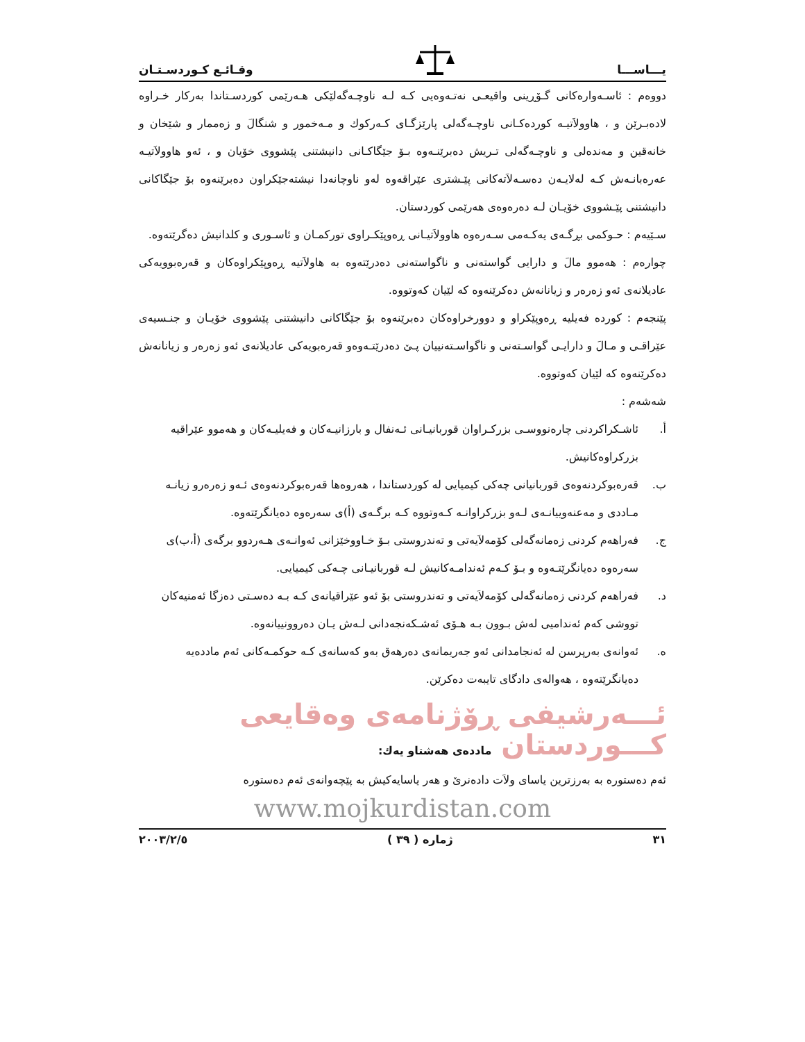یـــاســـا وقـائـع كـوردسـتـان
دووەم : ئاسـەوارەكانی گـۆڕینی واقیعـی نەتـەوەیی كـە لـە ناوچـەگەلێكی هـەرێمی كوردسـتاندا بەركار خـراوە لادەبـرێن و ، هاوولاَتیـە كوردەكـانی ناوچـەگەلی پارێزگـای كـەركوك و مـەخمور و شنگالَ و زەممار و شێخان و خانەقین و مەندەلی و ناوچـەگەلی تـریش دەبرێنـەوە بـۆ جێگاكـانی دانیشتنی پێشووی خۆیان و ، ئەو هاوولاَتیـە عەرەبانـەش كـە لەلایـەن دەسـەلاَتەكانی پێـشتری عێراقەوە لەو ناوچانەدا نیشتەجێكراون دەبرێنەوە بۆ جێگاكانی دانیشتنی پێـشووی خۆیـان لـە دەرەوەی هەرێمی كوردستان.
سـێیەم : حـوكمی بڕگـەی یەكـەمی سـەرەوە هاوولاَتیـانی ڕەوپێكـراوی توركمـان و ئاسـوری و كلدانیش دەگرێتەوە.
چوارەم : هەموو مالَ و دارایی گواستەنی و ناگواستەنی دەدرێتەوە بە هاولاَتیە ڕەوپێكراوەكان و قەرەبوویەكی عادیلانەی ئەو زەرەر و زیانانەش دەكرێنەوە كە لێیان كەوتووە.
پێنجەم : كوردە فەیلیە ڕەوپێكراو و دوورخراوەكان دەبرێنەوە بۆ جێگاكانی دانیشتنی پێشووی خۆیـان و جنـسیەی عێراقـی و مـالَ و دارایـی گواسـتەنی و ناگواسـتەنییان پـێ دەدرێتـەوەو قەرەبویەكی عادیلانەی ئەو زەرەر و زیانانەش دەكرێنەوە كە لێیان كەوتووە.
شەشەم :
أ. ئاشـكراكردنی چارەنووسـی بزركـراوان قوربانیـانی ئـەنفال و بارزانیـەكان و فەیلیـەكان و هەموو عێراقیە بزركراوەكانیش.
ب. قەرەبوكردنەوەی قوربانیانی چەكی كیمیایی لە كوردستاندا ، هەروەها قەرەبوكردنەوەی ئـەو زەرەرو زیانـە مـاددی و مەعنەوییانـەی لـەو بزركراوانـە كـەوتووە كـە برگـەی (أ)ی سەرەوە دەیانگرێتەوە.
ج. فەراهەم كردنی زەمانەگەلی كۆمەلاَیەتی و تەندروستی بـۆ خـاووخێزانی ئەوانـەی هـەردوو برگەی (أ،ب)ی سەرەوە دەیانگرێتـەوە و بـۆ كـەم ئەندامـەكانیش لـە قوربانیـانی چـەكی كیمیایی.
د. فەراهەم كردنی زەمانەگەلی كۆمەلاَیەتی و تەندروستی بۆ ئەو عێراقیانەی كـە بـە دەسـتی دەزگا ئەمنیەكان تووشی كەم ئەندامیی لەش بـوون بـە هـۆی ئەشـكەنجەدانی لـەش یـان دەروونییانەوە.
ه. ئەوانەی بەرپرسن لە ئەنجامدانی ئەو جەریمانەی دەرهەق بەو كەسانەی كـە حوكمـەكانی ئەم ماددەیە دەیانگرێتەوە ، هەوالەی دادگای تایبەت دەكرێن.
ئـــەرشیفی ڕۆژنامەی وەقایعی كـــوردستان ماددەی هەشتاو یەك:
ئەم دەستورە بە بەرزترین یاسای ولاَت دادەنرێ و هەر یاسایەكیش بە پێچەوانەی ئەم دەستورە
www.mojkurdistan.com
٣١ ژمارە ( ٣٩ ) ٢٠٠٣/٢/٥